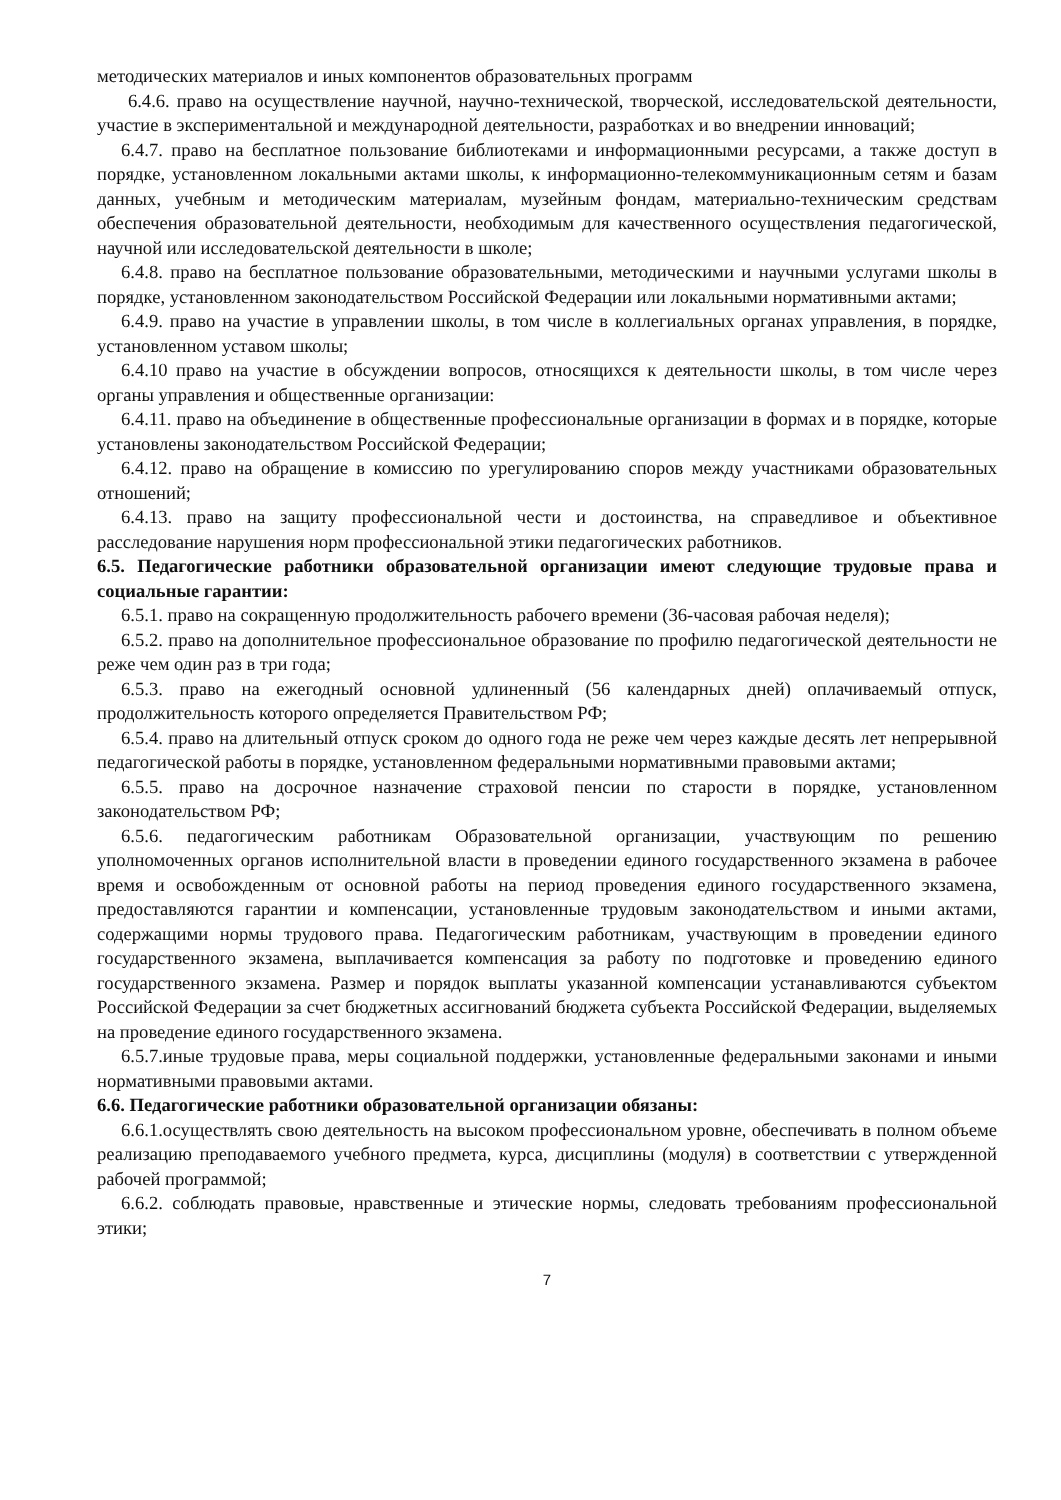методических материалов и иных компонентов образовательных программ
6.4.6. право на осуществление научной, научно-технической, творческой, исследовательской деятельности, участие в экспериментальной и международной деятельности, разработках и во внедрении инноваций;
6.4.7. право на бесплатное пользование библиотеками и информационными ресурсами, а также доступ в порядке, установленном локальными актами школы, к информационно-телекоммуникационным сетям и базам данных, учебным и методическим материалам, музейным фондам, материально-техническим средствам обеспечения образовательной деятельности, необходимым для качественного осуществления педагогической, научной или исследовательской деятельности в школе;
6.4.8. право на бесплатное пользование образовательными, методическими и научными услугами школы в порядке, установленном законодательством Российской Федерации или локальными нормативными актами;
6.4.9. право на участие в управлении школы, в том числе в коллегиальных органах управления, в порядке, установленном уставом школы;
6.4.10 право на участие в обсуждении вопросов, относящихся к деятельности школы, в том числе через органы управления и общественные организации:
6.4.11. право на объединение в общественные профессиональные организации в формах и в порядке, которые установлены законодательством Российской Федерации;
6.4.12. право на обращение в комиссию по урегулированию споров между участниками образовательных отношений;
6.4.13. право на защиту профессиональной чести и достоинства, на справедливое и объективное расследование нарушения норм профессиональной этики педагогических работников.
6.5. Педагогические работники образовательной организации имеют следующие трудовые права и социальные гарантии:
6.5.1. право на сокращенную продолжительность рабочего времени (36-часовая рабочая неделя);
6.5.2. право на дополнительное профессиональное образование по профилю педагогической деятельности не реже чем один раз в три года;
6.5.3. право на ежегодный основной удлиненный (56 календарных дней) оплачиваемый отпуск, продолжительность которого определяется Правительством РФ;
6.5.4. право на длительный отпуск сроком до одного года не реже чем через каждые десять лет непрерывной педагогической работы в порядке, установленном федеральными нормативными правовыми актами;
6.5.5. право на досрочное назначение страховой пенсии по старости в порядке, установленном законодательством РФ;
6.5.6. педагогическим работникам Образовательной организации, участвующим по решению уполномоченных органов исполнительной власти в проведении единого государственного экзамена в рабочее время и освобожденным от основной работы на период проведения единого государственного экзамена, предоставляются гарантии и компенсации, установленные трудовым законодательством и иными актами, содержащими нормы трудового права. Педагогическим работникам, участвующим в проведении единого государственного экзамена, выплачивается компенсация за работу по подготовке и проведению единого государственного экзамена. Размер и порядок выплаты указанной компенсации устанавливаются субъектом Российской Федерации за счет бюджетных ассигнований бюджета субъекта Российской Федерации, выделяемых на проведение единого государственного экзамена.
6.5.7.иные трудовые права, меры социальной поддержки, установленные федеральными законами и иными нормативными правовыми актами.
6.6. Педагогические работники образовательной организации обязаны:
6.6.1.осуществлять свою деятельность на высоком профессиональном уровне, обеспечивать в полном объеме реализацию преподаваемого учебного предмета, курса, дисциплины (модуля) в соответствии с утвержденной рабочей программой;
6.6.2. соблюдать правовые, нравственные и этические нормы, следовать требованиям профессиональной этики;
7